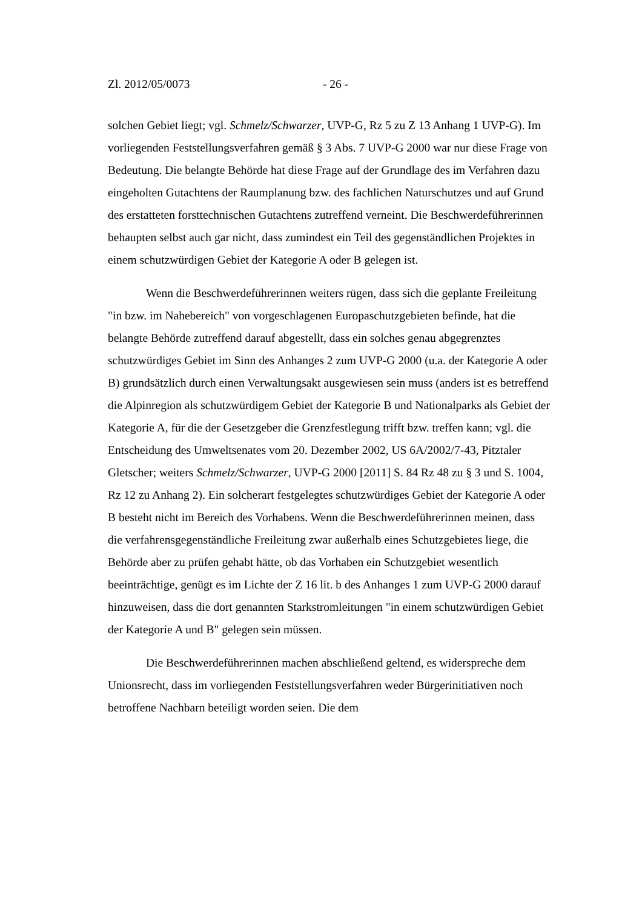Zl. 2012/05/0073 - 26 -
solchen Gebiet liegt; vgl. Schmelz/Schwarzer, UVP-G, Rz 5 zu Z 13 Anhang 1 UVP-G). Im vorliegenden Feststellungsverfahren gemäß § 3 Abs. 7 UVP-G 2000 war nur diese Frage von Bedeutung. Die belangte Behörde hat diese Frage auf der Grundlage des im Verfahren dazu eingeholten Gutachtens der Raumplanung bzw. des fachlichen Naturschutzes und auf Grund des erstatteten forsttechnischen Gutachtens zutreffend verneint. Die Beschwerdeführerinnen behaupten selbst auch gar nicht, dass zumindest ein Teil des gegenständlichen Projektes in einem schutzwürdigen Gebiet der Kategorie A oder B gelegen ist.
Wenn die Beschwerdeführerinnen weiters rügen, dass sich die geplante Freileitung "in bzw. im Nahebereich" von vorgeschlagenen Europaschutzgebieten befinde, hat die belangte Behörde zutreffend darauf abgestellt, dass ein solches genau abgegrenztes schutzwürdiges Gebiet im Sinn des Anhanges 2 zum UVP-G 2000 (u.a. der Kategorie A oder B) grundsätzlich durch einen Verwaltungsakt ausgewiesen sein muss (anders ist es betreffend die Alpinregion als schutzwürdigem Gebiet der Kategorie B und Nationalparks als Gebiet der Kategorie A, für die der Gesetzgeber die Grenzfestlegung trifft bzw. treffen kann; vgl. die Entscheidung des Umweltsenates vom 20. Dezember 2002, US 6A/2002/7-43, Pitztaler Gletscher; weiters Schmelz/Schwarzer, UVP-G 2000 [2011] S. 84 Rz 48 zu § 3 und S. 1004, Rz 12 zu Anhang 2). Ein solcherart festgelegtes schutzwürdiges Gebiet der Kategorie A oder B besteht nicht im Bereich des Vorhabens. Wenn die Beschwerdeführerinnen meinen, dass die verfahrensgegenständliche Freileitung zwar außerhalb eines Schutzgebietes liege, die Behörde aber zu prüfen gehabt hätte, ob das Vorhaben ein Schutzgebiet wesentlich beeinträchtige, genügt es im Lichte der Z 16 lit. b des Anhanges 1 zum UVP-G 2000 darauf hinzuweisen, dass die dort genannten Starkstromleitungen "in einem schutzwürdigen Gebiet der Kategorie A und B" gelegen sein müssen.
Die Beschwerdeführerinnen machen abschließend geltend, es widerspreche dem Unionsrecht, dass im vorliegenden Feststellungsverfahren weder Bürgerinitiativen noch betroffene Nachbarn beteiligt worden seien. Die dem